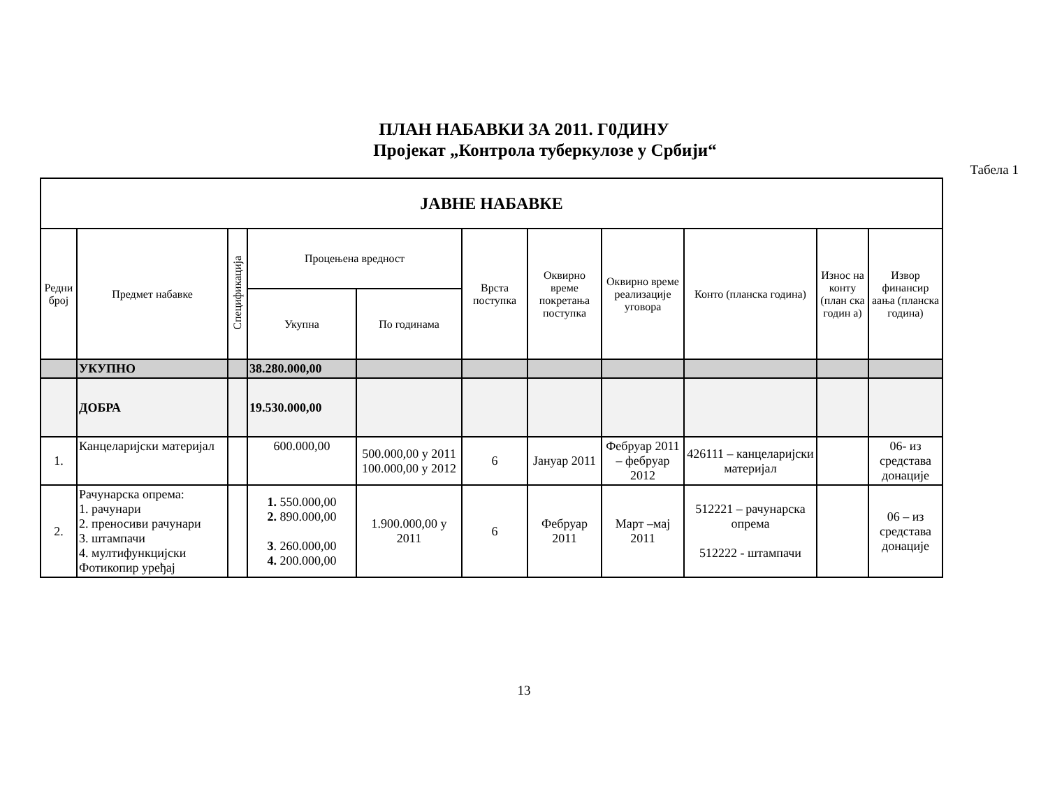ПЛАН НАБАВКИ ЗА 2011. Г0ДИНУ
Пројекат „Контрола туберкулозе у Србији“
Табела 1
| ЈАВНЕ НАБАВКЕ | | | | | | | | | | |
| --- | --- | --- | --- | --- | --- | --- | --- | --- | --- | --- |
| Редни број | Предмет набавке | Спецификација | Процењена вредност | | Врста поступка | Оквирно време покретања поступка | Оквирно време реализације уговора | Конто (планска година) | Износ на конту (план ска годин а) | Извор финансир аања (планска година) |
| | | | Укупна | По годинама | | | | | | |
| | УКУПНО | | 38.280.000,00 | | | | | | | |
| | ДОБРА | | 19.530.000,00 | | | | | | | |
| 1. | Канцеларијски материјал | | 600.000,00 | 500.000,00 у 2011 100.000,00 у 2012 | 6 | Јануар 2011 | Фебруар 2011 – фебруар 2012 | 426111 – канцеларијски материјал | | 06- из средстава донације |
| 2. | Рачунарска опрема: 1. рачунари 2. преносиви рачунари 3. штампачи 4. мултифункцијски Фотикопир уређај | | 1. 550.000,00 2. 890.000,00 3 . 260.000,00 4. 200.000,00 | 1.900.000,00 у 2011 | 6 | Фебруар 2011 | Март –мај 2011 | 512221 – рачунарска опрема 512222 - штампачи | | 06 – из средстава донације |
13